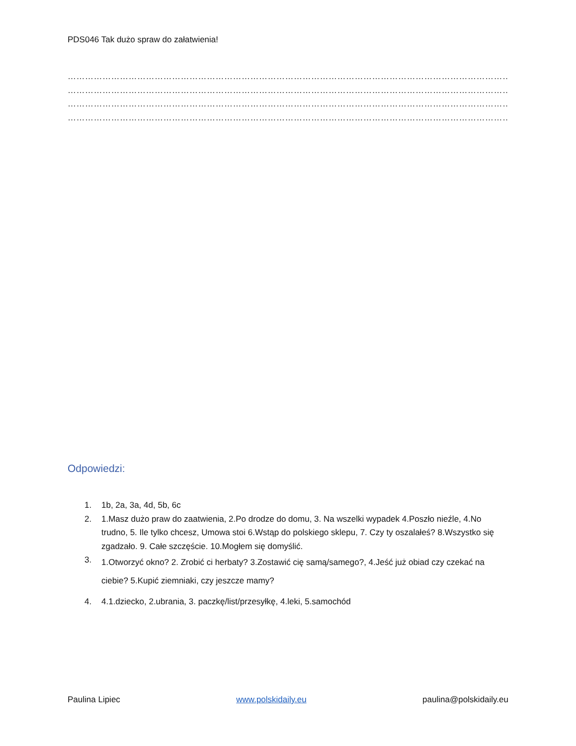PDS046 Tak dużo spraw do załatwienia!
………………………………………………………………………………………………………………………………………………………
………………………………………………………………………………………………………………………………………………………
………………………………………………………………………………………………………………………………………………………
………………………………………………………………………………………………………………………………………………………
Odpowiedzi:
1. 1b, 2a, 3a, 4d, 5b, 6c
2. 1.Masz dużo praw do zaatwienia, 2.Po drodze do domu, 3. Na wszelki wypadek 4.Poszło nieźle, 4.No trudno, 5. Ile tylko chcesz, Umowa stoi 6.Wstąp do polskiego sklepu, 7. Czy ty oszalałeś? 8.Wszystko się zgadzało. 9. Całe szczęście. 10.Mogłem się domyślić.
3. 1.Otworzyć okno? 2. Zrobić ci herbaty? 3.Zostawić cię samą/samego?, 4.Jeść już obiad czy czekać na ciebie? 5.Kupić ziemniaki, czy jeszcze mamy?
4. 4.1.dziecko, 2.ubrania, 3. paczkę/list/przesyłkę, 4.leki, 5.samochód
Paulina Lipiec www.polskidaily.eu paulina@polskidaily.eu